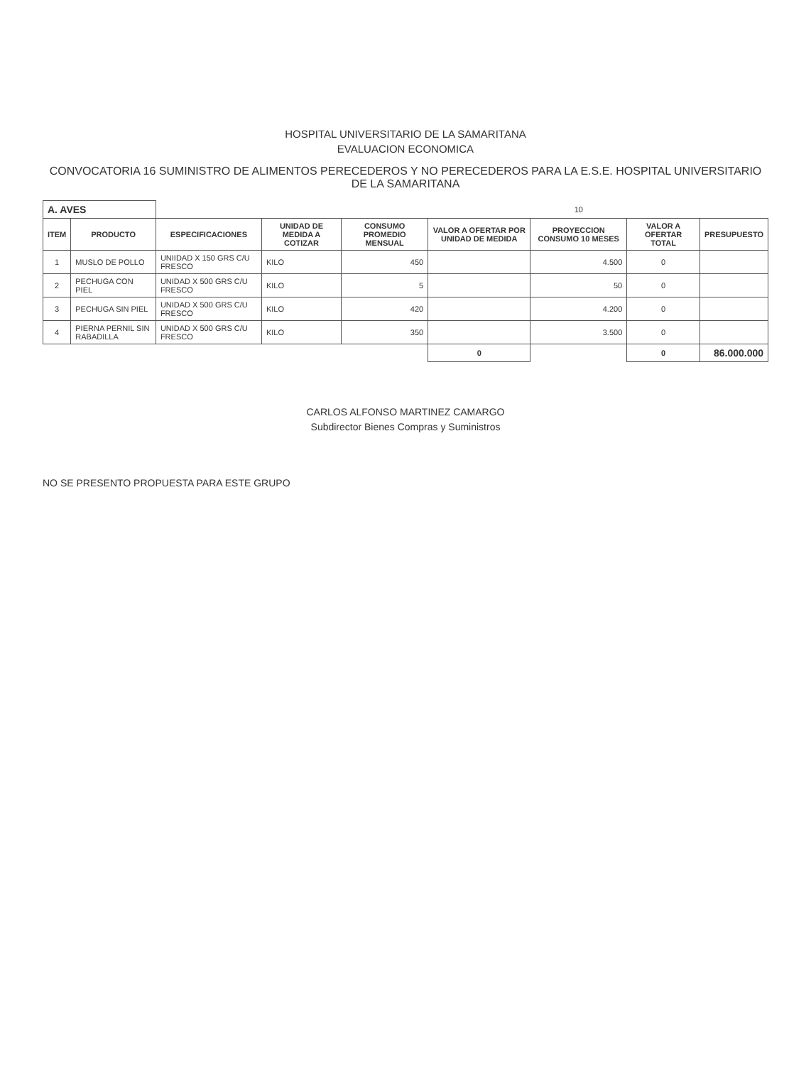HOSPITAL UNIVERSITARIO DE LA SAMARITANA
EVALUACION ECONOMICA
CONVOCATORIA 16 SUMINISTRO DE ALIMENTOS PERECEDEROS Y NO PERECEDEROS PARA LA E.S.E. HOSPITAL UNIVERSITARIO DE LA SAMARITANA
| A. AVES | | | | | | 10 | | |
| ITEM | PRODUCTO | ESPECIFICACIONES | UNIDAD DE MEDIDA A COTIZAR | CONSUMO PROMEDIO MENSUAL | VALOR A OFERTAR POR UNIDAD DE MEDIDA | PROYECCION CONSUMO 10 MESES | VALOR A OFERTAR TOTAL | PRESUPUESTO |
| 1 | MUSLO DE POLLO | UNIIDAD X 150 GRS C/U FRESCO | KILO | 450 | | 4.500 | 0 | |
| 2 | PECHUGA CON PIEL | UNIDAD X 500 GRS C/U FRESCO | KILO | 5 | | 50 | 0 | |
| 3 | PECHUGA SIN PIEL | UNIDAD X 500 GRS C/U FRESCO | KILO | 420 | | 4.200 | 0 | |
| 4 | PIERNA PERNIL SIN RABADILLA | UNIDAD X 500 GRS C/U FRESCO | KILO | 350 | | 3.500 | 0 | |
| | | | | | 0 | | 0 | 86.000.000 |
CARLOS ALFONSO MARTINEZ CAMARGO
Subdirector Bienes Compras y Suministros
NO SE PRESENTO PROPUESTA PARA ESTE GRUPO